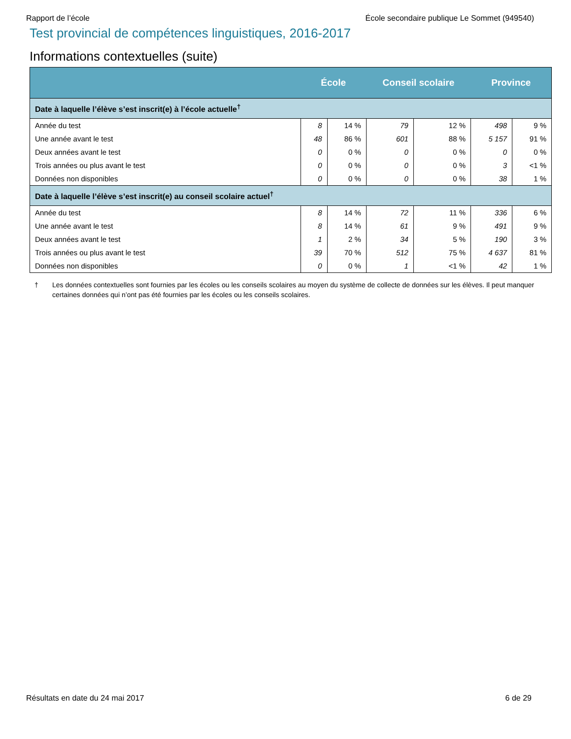Rapport de l’école École secondaire publique Le Sommet (949540)
Test provincial de compétences linguistiques, 2016-2017
Informations contextuelles (suite)
| | École | | Conseil scolaire | | Province | |
| --- | --- | --- | --- | --- | --- | --- |
| Date à laquelle l’élève s’est inscrit(e) à l’école actuelle<sup>†</sup> | | | | | | |
| Année du test | 8 | 14 % | 79 | 12 % | 498 | 9 % |
| Une année avant le test | 48 | 86 % | 601 | 88 % | 5 157 | 91 % |
| Deux années avant le test | 0 | 0 % | 0 | 0 % | 0 | 0 % |
| Trois années ou plus avant le test | 0 | 0 % | 0 | 0 % | 3 | <1 % |
| Données non disponibles | 0 | 0 % | 0 | 0 % | 38 | 1 % |
| Date à laquelle l’élève s’est inscrit(e) au conseil scolaire actuel<sup>†</sup> | | | | | | |
| Année du test | 8 | 14 % | 72 | 11 % | 336 | 6 % |
| Une année avant le test | 8 | 14 % | 61 | 9 % | 491 | 9 % |
| Deux années avant le test | 1 | 2 % | 34 | 5 % | 190 | 3 % |
| Trois années ou plus avant le test | 39 | 70 % | 512 | 75 % | 4 637 | 81 % |
| Données non disponibles | 0 | 0 % | 1 | <1 % | 42 | 1 % |
† Les données contextuelles sont fournies par les écoles ou les conseils scolaires au moyen du système de collecte de données sur les élèves. Il peut manquer certaines données qui n’ont pas été fournies par les écoles ou les conseils scolaires.
Résultats en date du 24 mai 2017 6 de 29